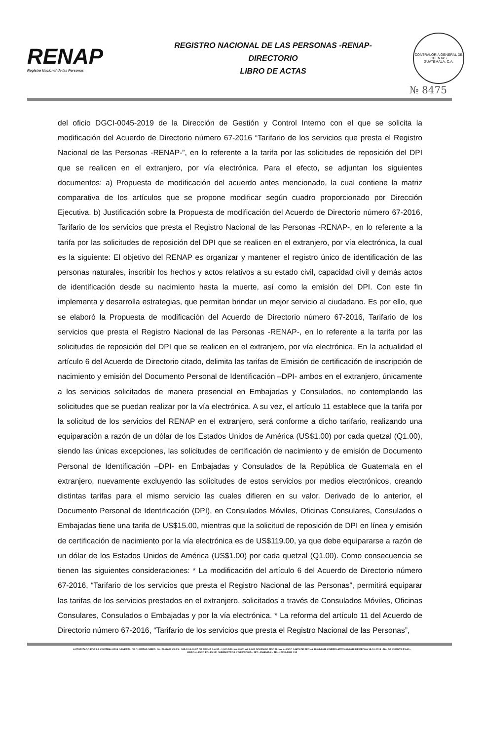RENAP
Registro Nacional de las Personas
REGISTRO NACIONAL DE LAS PERSONAS -RENAP-
DIRECTORIO
LIBRO DE ACTAS
CONTRALORÍA GENERAL DE CUENTAS
GUATEMALA, C.A.
№ 8475
del oficio DGCI-0045-2019 de la Dirección de Gestión y Control Interno con el que se solicita la modificación del Acuerdo de Directorio número 67-2016 “Tarifario de los servicios que presta el Registro Nacional de las Personas -RENAP-”, en lo referente a la tarifa por las solicitudes de reposición del DPI que se realicen en el extranjero, por vía electrónica. Para el efecto, se adjuntan los siguientes documentos: a) Propuesta de modificación del acuerdo antes mencionado, la cual contiene la matriz comparativa de los artículos que se propone modificar según cuadro proporcionado por Dirección Ejecutiva. b) Justificación sobre la Propuesta de modificación del Acuerdo de Directorio número 67-2016, Tarifario de los servicios que presta el Registro Nacional de las Personas -RENAP-, en lo referente a la tarifa por las solicitudes de reposición del DPI que se realicen en el extranjero, por vía electrónica, la cual es la siguiente: El objetivo del RENAP es organizar y mantener el registro único de identificación de las personas naturales, inscribir los hechos y actos relativos a su estado civil, capacidad civil y demás actos de identificación desde su nacimiento hasta la muerte, así como la emisión del DPI. Con este fin implementa y desarrolla estrategias, que permitan brindar un mejor servicio al ciudadano. Es por ello, que se elaboró la Propuesta de modificación del Acuerdo de Directorio número 67-2016, Tarifario de los servicios que presta el Registro Nacional de las Personas -RENAP-, en lo referente a la tarifa por las solicitudes de reposición del DPI que se realicen en el extranjero, por vía electrónica. En la actualidad el artículo 6 del Acuerdo de Directorio citado, delimita las tarifas de Emisión de certificación de inscripción de nacimiento y emisión del Documento Personal de Identificación –DPI- ambos en el extranjero, únicamente a los servicios solicitados de manera presencial en Embajadas y Consulados, no contemplando las solicitudes que se puedan realizar por la vía electrónica. A su vez, el artículo 11 establece que la tarifa por la solicitud de los servicios del RENAP en el extranjero, será conforme a dicho tarifario, realizando una equiparación a razón de un dólar de los Estados Unidos de América (US$1.00) por cada quetzal (Q1.00), siendo las únicas excepciones, las solicitudes de certificación de nacimiento y de emisión de Documento Personal de Identificación –DPI- en Embajadas y Consulados de la República de Guatemala en el extranjero, nuevamente excluyendo las solicitudes de estos servicios por medios electrónicos, creando distintas tarifas para el mismo servicio las cuales difieren en su valor. Derivado de lo anterior, el Documento Personal de Identificación (DPI), en Consulados Móviles, Oficinas Consulares, Consulados o Embajadas tiene una tarifa de US$15.00, mientras que la solicitud de reposición de DPI en línea y emisión de certificación de nacimiento por la vía electrónica es de US$119.00, ya que debe equipararse a razón de un dólar de los Estados Unidos de América (US$1.00) por cada quetzal (Q1.00). Como consecuencia se tienen las siguientes consideraciones: * La modificación del artículo 6 del Acuerdo de Directorio número 67-2016, “Tarifario de los servicios que presta el Registro Nacional de las Personas”, permitirá equiparar las tarifas de los servicios prestados en el extranjero, solicitados a través de Consulados Móviles, Oficinas Consulares, Consulados o Embajadas y por la vía electrónica. * La reforma del artículo 11 del Acuerdo de Directorio número 67-2016, “Tarifario de los servicios que presta el Registro Nacional de las Personas”,
AUTORIZADO POR LA CONTRALORIA GENERAL DE CUENTAS S/RES. No. Fb./2662 CLAS.: 365-12-8-14-97 DE FECHA 1-4-97 - 1,000 DEL No. 8,001 AL 9,000 S/S ENVIO FISCAL No. 4-ASCC 14679 DE FECHA 18-01-2018 CORRELATIVO 09-2018 DE FECHA 18-01-2018 - No. DE CUENTA R1-60 -
LIBRO 4-ASCC FOLIO 151 SUMINISTROS Y SERVICIOS - NIT.: 4068947-6 - TEL.: 2336-1892 / 93